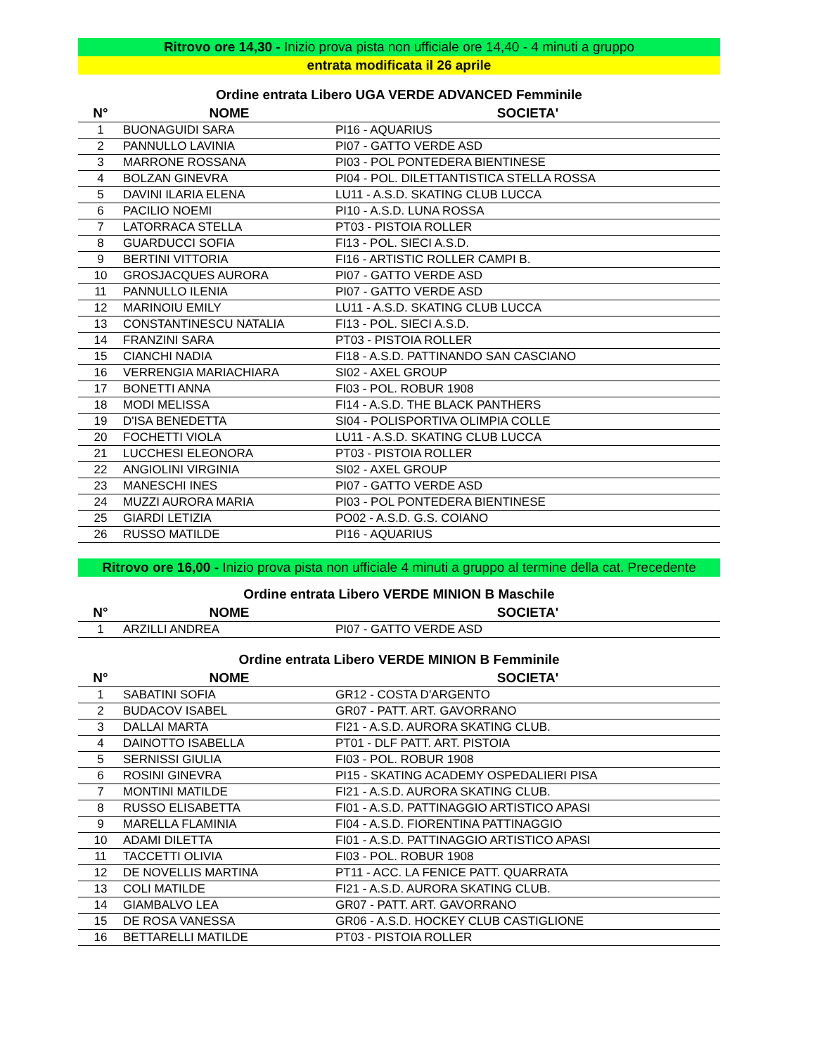Ritrovo ore 14,30 - Inizio prova pista non ufficiale ore 14,40 - 4 minuti a gruppo
entrata modificata il 26 aprile
Ordine entrata Libero UGA VERDE ADVANCED Femminile
| N° | NOME | SOCIETA' |
| --- | --- | --- |
| 1 | BUONAGUIDI SARA | PI16 - AQUARIUS |
| 2 | PANNULLO LAVINIA | PI07 - GATTO VERDE ASD |
| 3 | MARRONE ROSSANA | PI03 - POL PONTEDERA BIENTINESE |
| 4 | BOLZAN GINEVRA | PI04 - POL. DILETTANTISTICA STELLA ROSSA |
| 5 | DAVINI ILARIA ELENA | LU11 - A.S.D. SKATING CLUB LUCCA |
| 6 | PACILIO NOEMI | PI10 - A.S.D. LUNA ROSSA |
| 7 | LATORRACA STELLA | PT03 - PISTOIA ROLLER |
| 8 | GUARDUCCI SOFIA | FI13 - POL. SIECI A.S.D. |
| 9 | BERTINI VITTORIA | FI16 - ARTISTIC ROLLER CAMPI B. |
| 10 | GROSJACQUES AURORA | PI07 - GATTO VERDE ASD |
| 11 | PANNULLO ILENIA | PI07 - GATTO VERDE ASD |
| 12 | MARINOIU EMILY | LU11 - A.S.D. SKATING CLUB LUCCA |
| 13 | CONSTANTINESCU NATALIA | FI13 - POL. SIECI A.S.D. |
| 14 | FRANZINI SARA | PT03 - PISTOIA ROLLER |
| 15 | CIANCHI NADIA | FI18 - A.S.D. PATTINANDO SAN CASCIANO |
| 16 | VERRENGIA MARIACHIARA | SI02 - AXEL GROUP |
| 17 | BONETTI ANNA | FI03 - POL. ROBUR 1908 |
| 18 | MODI MELISSA | FI14 - A.S.D. THE BLACK PANTHERS |
| 19 | D'ISA BENEDETTA | SI04 - POLISPORTIVA OLIMPIA COLLE |
| 20 | FOCHETTI VIOLA | LU11 - A.S.D. SKATING CLUB LUCCA |
| 21 | LUCCHESI ELEONORA | PT03 - PISTOIA ROLLER |
| 22 | ANGIOLINI VIRGINIA | SI02 - AXEL GROUP |
| 23 | MANESCHI INES | PI07 - GATTO VERDE ASD |
| 24 | MUZZI AURORA MARIA | PI03 - POL PONTEDERA BIENTINESE |
| 25 | GIARDI LETIZIA | PO02 - A.S.D. G.S. COIANO |
| 26 | RUSSO MATILDE | PI16 - AQUARIUS |
Ritrovo ore 16,00 - Inizio prova pista non ufficiale 4 minuti a gruppo al termine della cat. Precedente
Ordine entrata Libero VERDE MINION B Maschile
| N° | NOME | SOCIETA' |
| --- | --- | --- |
| 1 | ARZILLI ANDREA | PI07 - GATTO VERDE ASD |
Ordine entrata Libero VERDE MINION B Femminile
| N° | NOME | SOCIETA' |
| --- | --- | --- |
| 1 | SABATINI SOFIA | GR12 - COSTA D'ARGENTO |
| 2 | BUDACOV ISABEL | GR07 - PATT. ART. GAVORRANO |
| 3 | DALLAI MARTA | FI21 - A.S.D. AURORA SKATING CLUB. |
| 4 | DAINOTTO ISABELLA | PT01 - DLF PATT. ART. PISTOIA |
| 5 | SERNISSI GIULIA | FI03 - POL. ROBUR 1908 |
| 6 | ROSINI GINEVRA | PI15 - SKATING ACADEMY OSPEDALIERI PISA |
| 7 | MONTINI MATILDE | FI21 - A.S.D. AURORA SKATING CLUB. |
| 8 | RUSSO ELISABETTA | FI01 - A.S.D. PATTINAGGIO ARTISTICO APASI |
| 9 | MARELLA FLAMINIA | FI04 - A.S.D. FIORENTINA PATTINAGGIO |
| 10 | ADAMI DILETTA | FI01 - A.S.D. PATTINAGGIO ARTISTICO APASI |
| 11 | TACCETTI OLIVIA | FI03 - POL. ROBUR 1908 |
| 12 | DE NOVELLIS MARTINA | PT11 - ACC. LA FENICE PATT. QUARRATA |
| 13 | COLI MATILDE | FI21 - A.S.D. AURORA SKATING CLUB. |
| 14 | GIAMBALVO LEA | GR07 - PATT. ART. GAVORRANO |
| 15 | DE ROSA VANESSA | GR06 - A.S.D. HOCKEY CLUB CASTIGLIONE |
| 16 | BETTARELLI MATILDE | PT03 - PISTOIA ROLLER |